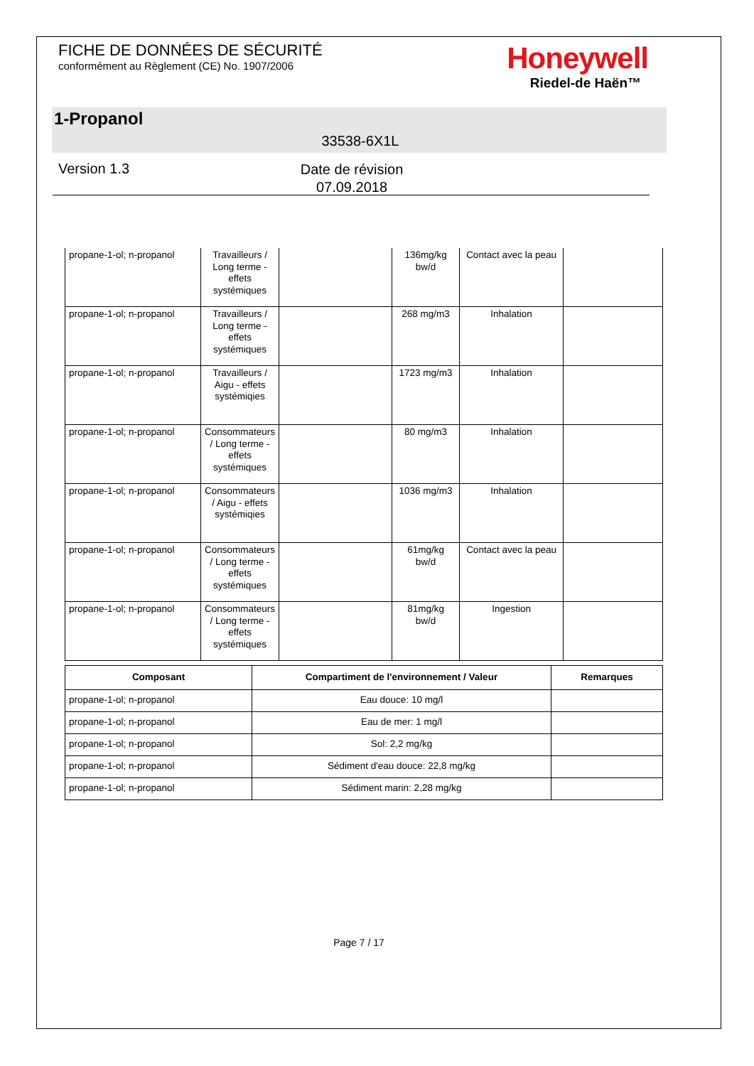FICHE DE DONNÉES DE SÉCURITÉ
conformément au Règlement (CE) No. 1907/2006
Honeywell
Riedel-de Haën™
1-Propanol
33538-6X1L
Version 1.3
Date de révision
07.09.2018
| propane-1-ol; n-propanol | Travailleurs / Long terme - effets systémiques | | 136mg/kg bw/d | Contact avec la peau | |
| propane-1-ol; n-propanol | Travailleurs / Long terme - effets systémiques | | 268 mg/m3 | Inhalation | |
| propane-1-ol; n-propanol | Travailleurs / Aigu - effets systémiqies | | 1723 mg/m3 | Inhalation | |
| propane-1-ol; n-propanol | Consommateurs / Long terme - effets systémiques | | 80 mg/m3 | Inhalation | |
| propane-1-ol; n-propanol | Consommateurs / Aigu - effets systémiqies | | 1036 mg/m3 | Inhalation | |
| propane-1-ol; n-propanol | Consommateurs / Long terme - effets systémiques | | 61mg/kg bw/d | Contact avec la peau | |
| propane-1-ol; n-propanol | Consommateurs / Long terme - effets systémiques | | 81mg/kg bw/d | Ingestion | |
| Composant | Compartiment de l'environnement / Valeur | Remarques |
| --- | --- | --- |
| propane-1-ol; n-propanol | Eau douce: 10 mg/l | |
| propane-1-ol; n-propanol | Eau de mer: 1 mg/l | |
| propane-1-ol; n-propanol | Sol: 2,2 mg/kg | |
| propane-1-ol; n-propanol | Sédiment d'eau douce: 22,8 mg/kg | |
| propane-1-ol; n-propanol | Sédiment marin: 2,28 mg/kg | |
Page 7 / 17